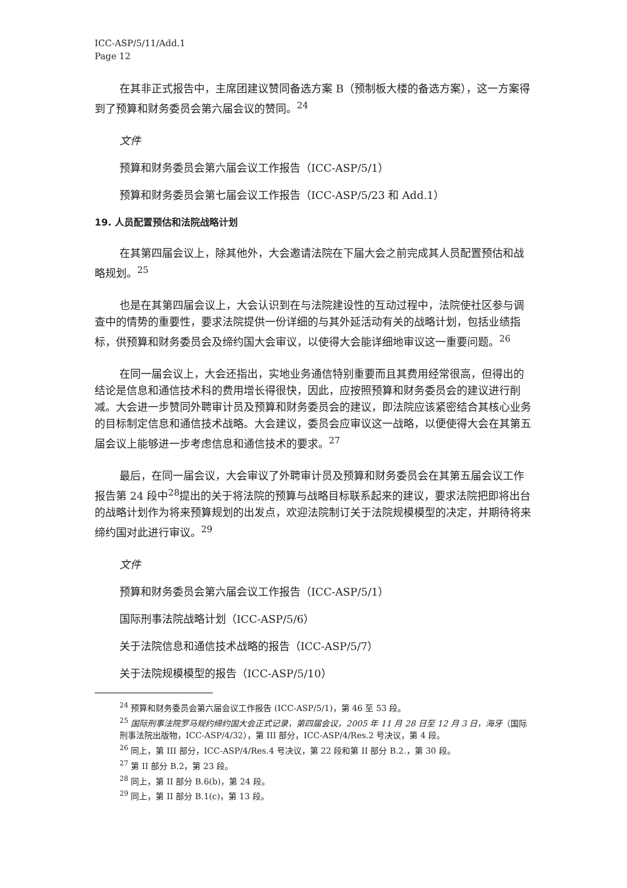ICC-ASP/5/11/Add.1
Page 12
在其非正式报告中，主席团建议赞同备选方案 B（预制板大楼的备选方案），这一方案得到了预算和财务委员会第六届会议的赞同。<sup>24</sup>
文件
预算和财务委员会第六届会议工作报告（ICC-ASP/5/1）
预算和财务委员会第七届会议工作报告（ICC-ASP/5/23 和 Add.1）
19. 人员配置预估和法院战略计划
在其第四届会议上，除其他外，大会邀请法院在下届大会之前完成其人员配置预估和战略规划。<sup>25</sup>
也是在其第四届会议上，大会认识到在与法院建设性的互动过程中，法院使社区参与调查中的情势的重要性，要求法院提供一份详细的与其外延活动有关的战略计划，包括业绩指标，供预算和财务委员会及缔约国大会审议，以使得大会能详细地审议这一重要问题。<sup>26</sup>
在同一届会议上，大会还指出，实地业务通信特别重要而且其费用经常很高，但得出的结论是信息和通信技术科的费用增长得很快，因此，应按照预算和财务委员会的建议进行削减。大会进一步赞同外聘审计员及预算和财务委员会的建议，即法院应该紧密结合其核心业务的目标制定信息和通信技术战略。大会建议，委员会应审议这一战略，以便使得大会在其第五届会议上能够进一步考虑信息和通信技术的要求。<sup>27</sup>
最后，在同一届会议，大会审议了外聘审计员及预算和财务委员会在其第五届会议工作报告第 24 段中<sup>28</sup>提出的关于将法院的预算与战略目标联系起来的建议，要求法院把即将出台的战略计划作为将来预算规划的出发点，欢迎法院制订关于法院规模模型的决定，并期待将来缔约国对此进行审议。<sup>29</sup>
文件
预算和财务委员会第六届会议工作报告（ICC-ASP/5/1）
国际刑事法院战略计划（ICC-ASP/5/6）
关于法院信息和通信技术战略的报告（ICC-ASP/5/7）
关于法院规模模型的报告（ICC-ASP/5/10）
<sup>24</sup> 预算和财务委员会第六届会议工作报告 (ICC-ASP/5/1)，第 46 至 53 段。
<sup>25</sup> 国际刑事法院罗马规约缔约国大会正式记录，第四届会议，2005 年 11 月 28 日至 12 月 3 日，海牙（国际刑事法院出版物，ICC-ASP/4/32），第 III 部分，ICC-ASP/4/Res.2 号决议，第 4 段。
<sup>26</sup> 同上，第 III 部分，ICC-ASP/4/Res.4 号决议，第 22 段和第 II 部分 B.2.，第 30 段。
<sup>27</sup> 第 II 部分 B.2，第 23 段。
<sup>28</sup> 同上，第 II 部分 B.6(b)，第 24 段。
<sup>29</sup> 同上，第 II 部分 B.1(c)，第 13 段。